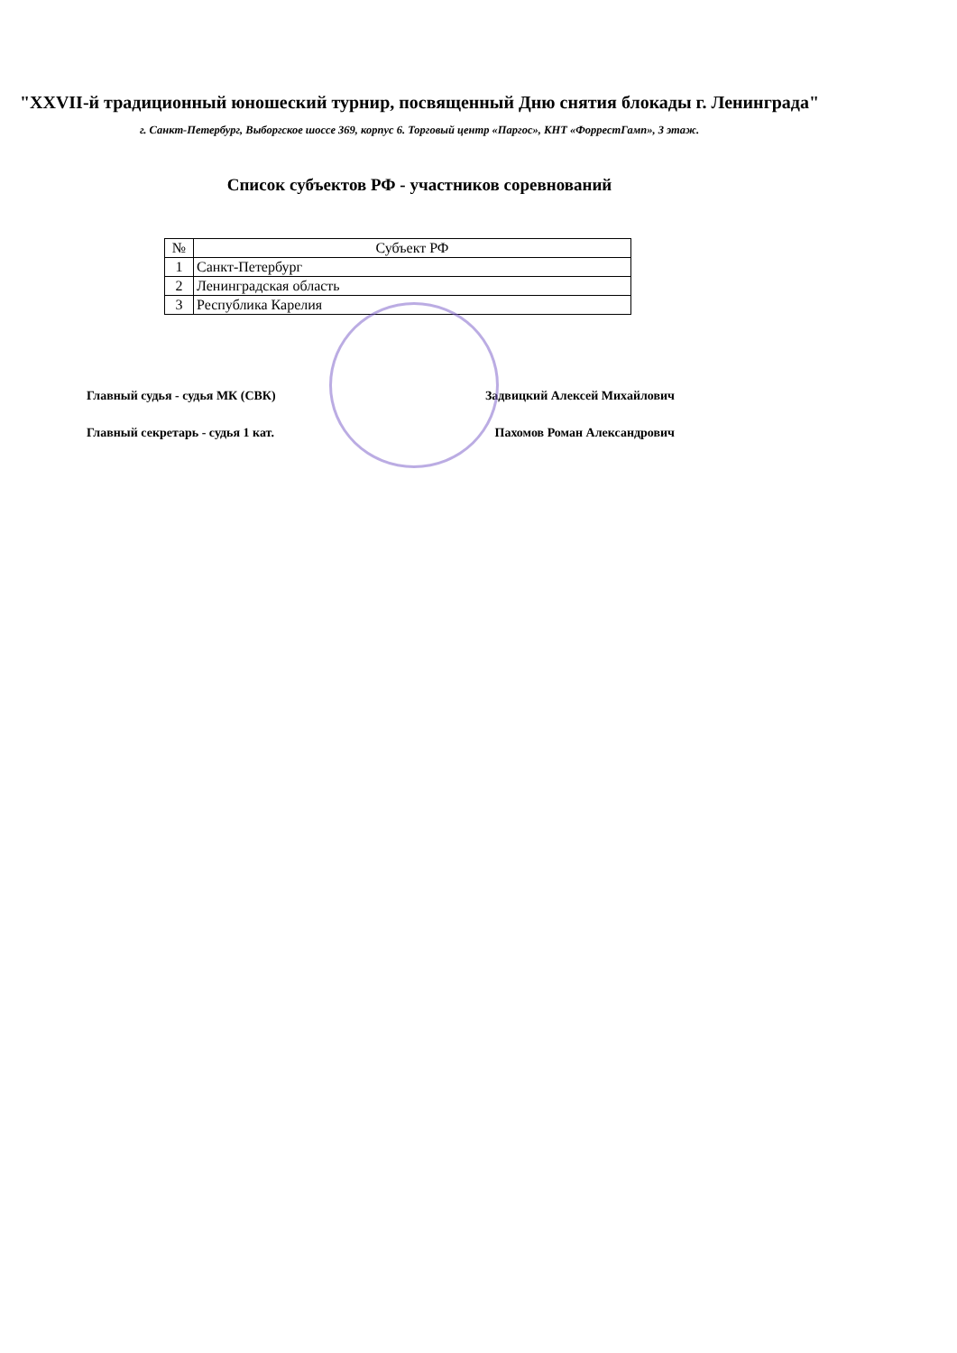"XXVII-й традиционный юношеский турнир, посвященный Дню снятия блокады г. Ленинграда"
г. Санкт-Петербург, Выборгское шоссе 369, корпус 6. Торговый центр «Паргос», КНТ «ФоррестГамп», 3 этаж.
Список субъектов РФ - участников соревнований
| № | Субъект РФ |
| --- | --- |
| 1 | Санкт-Петербург |
| 2 | Ленинградская область |
| 3 | Республика Карелия |
Главный судья - судья МК (СВК) Задвицкий Алексей Михайлович
Главный секретарь - судья 1 кат. Пахомов Роман Александрович